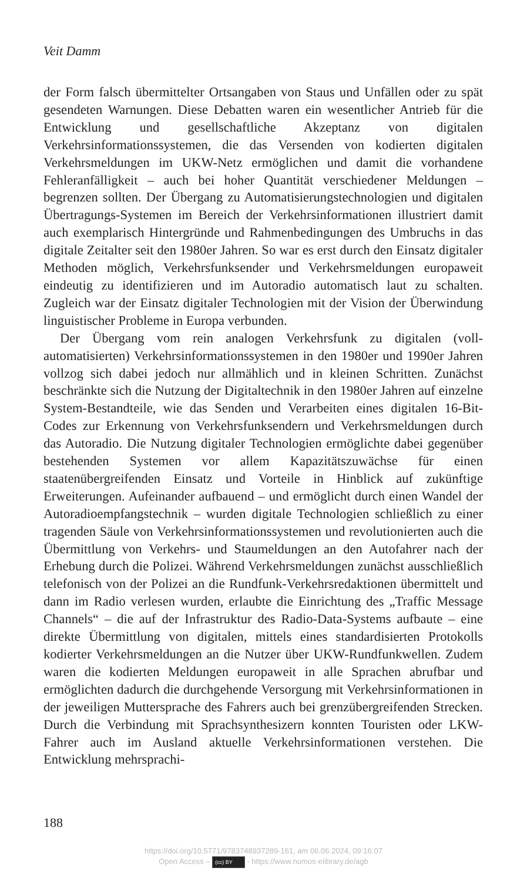Veit Damm
der Form falsch übermittelter Ortsangaben von Staus und Unfällen oder zu spät gesendeten Warnungen. Diese Debatten waren ein wesentlicher Antrieb für die Entwicklung und gesellschaftliche Akzeptanz von digitalen Verkehrsinformationssystemen, die das Versenden von kodierten digitalen Verkehrsmeldungen im UKW-Netz ermöglichen und damit die vorhandene Fehleranfälligkeit – auch bei hoher Quantität verschiedener Meldungen – begrenzen sollten. Der Übergang zu Automatisierungstechnologien und digitalen Übertragungs-Systemen im Bereich der Verkehrsinformationen illustriert damit auch exemplarisch Hintergründe und Rahmenbedingungen des Umbruchs in das digitale Zeitalter seit den 1980er Jahren. So war es erst durch den Einsatz digitaler Methoden möglich, Verkehrsfunksender und Verkehrsmeldungen europaweit eindeutig zu identifizieren und im Autoradio automatisch laut zu schalten. Zugleich war der Einsatz digitaler Technologien mit der Vision der Überwindung linguistischer Probleme in Europa verbunden.
Der Übergang vom rein analogen Verkehrsfunk zu digitalen (voll-automatisierten) Verkehrsinformationssystemen in den 1980er und 1990er Jahren vollzog sich dabei jedoch nur allmählich und in kleinen Schritten. Zunächst beschränkte sich die Nutzung der Digitaltechnik in den 1980er Jahren auf einzelne System-Bestandteile, wie das Senden und Verarbeiten eines digitalen 16-Bit-Codes zur Erkennung von Verkehrsfunksendern und Verkehrsmeldungen durch das Autoradio. Die Nutzung digitaler Technologien ermöglichte dabei gegenüber bestehenden Systemen vor allem Kapazitätszuwächse für einen staatenübergreifenden Einsatz und Vorteile in Hinblick auf zukünftige Erweiterungen. Aufeinander aufbauend – und ermöglicht durch einen Wandel der Autoradioempfangstechnik – wurden digitale Technologien schließlich zu einer tragenden Säule von Verkehrsinformationssystemen und revolutionierten auch die Übermittlung von Verkehrs- und Staumeldungen an den Autofahrer nach der Erhebung durch die Polizei. Während Verkehrsmeldungen zunächst ausschließlich telefonisch von der Polizei an die Rundfunk-Verkehrsredaktionen übermittelt und dann im Radio verlesen wurden, erlaubte die Einrichtung des „Traffic Message Channels“ – die auf der Infrastruktur des Radio-Data-Systems aufbaute – eine direkte Übermittlung von digitalen, mittels eines standardisierten Protokolls kodierter Verkehrsmeldungen an die Nutzer über UKW-Rundfunkwellen. Zudem waren die kodierten Meldungen europaweit in alle Sprachen abrufbar und ermöglichten dadurch die durchgehende Versorgung mit Verkehrsinformationen in der jeweiligen Muttersprache des Fahrers auch bei grenzübergreifenden Strecken. Durch die Verbindung mit Sprachsynthesizern konnten Touristen oder LKW-Fahrer auch im Ausland aktuelle Verkehrsinformationen verstehen. Die Entwicklung mehrsprachi-
188
https://doi.org/10.5771/9783748937289-161, am 06.06.2024, 09:16:07
Open Access – (cc) BY - https://www.nomos-elibrary.de/agb